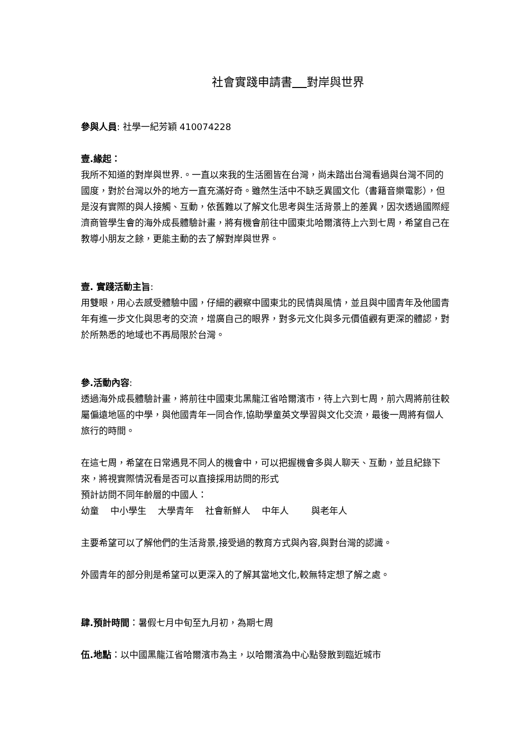社會實踐申請書 對岸與世界
參與人員: 社學一紀芳穎 410074228
壹.緣起：
我所不知道的對岸與世界.。一直以來我的生活圈皆在台灣，尚未踏出台灣看過與台灣不同的國度，對於台灣以外的地方一直充滿好奇。雖然生活中不缺乏異國文化（書籍音樂電影），但是沒有實際的與人接觸、互動，依舊難以了解文化思考與生活背景上的差異，因次透過國際經濟商管學生會的海外成長體驗計畫，將有機會前往中國東北哈爾濱待上六到七周，希望自己在教導小朋友之餘，更能主動的去了解對岸與世界。
壹. 實踐活動主旨:
用雙眼，用心去感受體驗中國，仔細的觀察中國東北的民情與風情，並且與中國青年及他國青年有進一步文化與思考的交流，增廣自己的眼界，對多元文化與多元價值觀有更深的體認，對於所熟悉的地域也不再局限於台灣。
參.活動內容:
透過海外成長體驗計畫，將前往中國東北黑龍江省哈爾濱市，待上六到七周，前六周將前往較屬偏遠地區的中學，與他國青年一同合作,協助學童英文學習與文化交流，最後一周將有個人旅行的時間。
在這七周，希望在日常遇見不同人的機會中，可以把握機會多與人聊天、互動，並且紀錄下來，將視實際情況看是否可以直接採用訪問的形式
預計訪問不同年齡層的中國人：
幼童 中小學生 大學青年 社會新鮮人 中年人 與老年人
主要希望可以了解他們的生活背景,接受過的教育方式與內容,與對台灣的認識。
外國青年的部分則是希望可以更深入的了解其當地文化,較無特定想了解之處。
肆.預計時間：暑假七月中旬至九月初，為期七周
伍.地點：以中國黑龍江省哈爾濱市為主，以哈爾濱為中心點發散到臨近城市